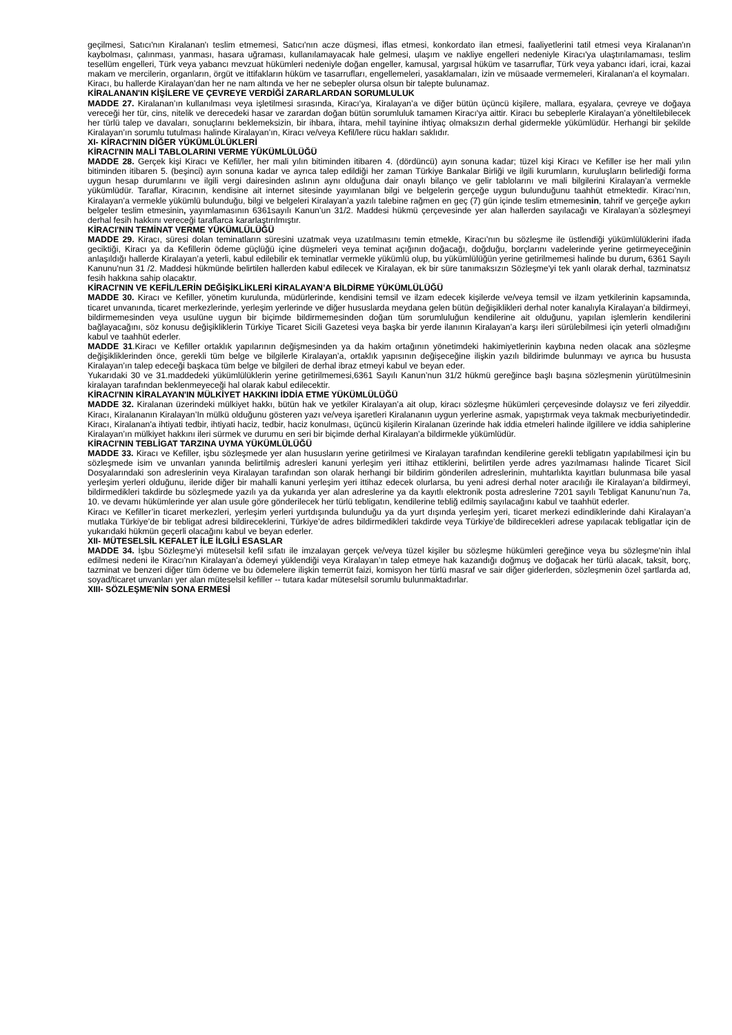geçilmesi, Satıcı'nın Kiralanan'ı teslim etmemesi, Satıcı'nın acze düşmesi, iflas etmesi, konkordato ilan etmesi, faaliyetlerini tatil etmesi veya Kiralanan'ın kaybolması, çalınması, yanması, hasara uğraması, kullanılamayacak hale gelmesi, ulaşım ve nakliye engelleri nedeniyle Kiracı'ya ulaştırılamaması, teslim tesellüm engelleri, Türk veya yabancı mevzuat hükümleri nedeniyle doğan engeller, kamusal, yargısal hüküm ve tasarruflar, Türk veya yabancı idari, icrai, kazai makam ve mercilerin, organların, örgüt ve ittifakların hüküm ve tasarrufları, engellemeleri, yasaklamaları, izin ve müsaade vermemeleri, Kiralanan'a el koymaları.
Kiracı, bu hallerde Kiralayan’dan her ne nam altında ve her ne sebepler olursa olsun bir talepte bulunamaz.
KİRALANAN'IN KİŞİLERE VE ÇEVREYE VERDİĞİ ZARARLARDAN SORUMLULUK
MADDE 27. Kiralanan’ın kullanılması veya işletilmesi sırasında, Kiracı'ya, Kiralayan’a ve diğer bütün üçüncü kişilere, mallara, eşyalara, çevreye ve doğaya vereceği her tür, cins, nitelik ve derecedeki hasar ve zarardan doğan bütün sorumluluk tamamen Kiracı'ya aittir. Kiracı bu sebeplerle Kiralayan’a yöneltilebilecek her türlü talep ve davaları, sonuçlarını beklemeksizin, bir ihbara, ihtara, mehil tayinine ihtiyaç olmaksızın derhal gidermekle yükümlüdür. Herhangi bir şekilde Kiralayan’ın sorumlu tutulması halinde Kiralayan’ın, Kiracı ve/veya Kefil/lere rücu hakları saklıdır.
XI- KİRACI'NIN DİĞER YÜKÜMLÜLÜKLERİ
KİRACI'NIN MALİ TABLOLARINI VERME YÜKÜMLÜLÜĞÜ
MADDE 28. Gerçek kişi Kiracı ve Kefil/ler, her mali yılın bitiminden itibaren 4. (dördüncü) ayın sonuna kadar; tüzel kişi Kiracı ve Kefiller ise her mali yılın bitiminden itibaren 5. (beşinci) ayın sonuna kadar ve ayrıca talep edildiği her zaman Türkiye Bankalar Birliği ve ilgili kurumların, kuruluşların belirlediği forma uygun hesap durumlarını ve ilgili vergi dairesinden aslının aynı olduğuna dair onaylı bilanço ve gelir tablolarını ve mali bilgilerini Kiralayan’a vermekle yükümlüdür. Taraflar, Kiracının, kendisine ait internet sitesinde yayımlanan bilgi ve belgelerin gerçeğe uygun bulunduğunu taahhüt etmektedir. Kiracı’nın, Kiralayan’a vermekle yükümlü bulunduğu, bilgi ve belgeleri Kiralayan’a yazılı talebine rağmen en geç (7) gün içinde teslim etmemesinin, tahrif ve gerçeğe aykırı belgeler teslim etmesinin, yayımlamasının 6361sayılı Kanun’un 31/2. Maddesi hükmü çerçevesinde yer alan hallerden sayılacağı ve Kiralayan’a sözleşmeyi derhal fesih hakkını vereceği taraflarca kararlaştırılmıştır.
KİRACI'NIN TEMİNAT VERME YÜKÜMLÜLÜĞÜ
MADDE 29. Kiracı, süresi dolan teminatların süresini uzatmak veya uzatılmasını temin etmekle, Kiracı’nın bu sözleşme ile üstlendiği yükümlülüklerini ifada geciktiği, Kiracı ya da Kefillerin ödeme güçlüğü içine düşmeleri veya teminat açığının doğacağı, doğduğu, borçlarını vadelerinde yerine getirmeyeceğinin anlaşıldığı hallerde Kiralayan’a yeterli, kabul edilebilir ek teminatlar vermekle yükümlü olup, bu yükümlülüğün yerine getirilmemesi halinde bu durum, 6361 Sayılı Kanunu'nun 31 /2. Maddesi hükmünde belirtilen hallerden kabul edilecek ve Kiralayan, ek bir süre tanımaksızın Sözleşme'yi tek yanlı olarak derhal, tazminatsız fesih hakkına sahip olacaktır.
KİRACI'NIN VE KEFİL/LERİN DEĞİŞİKLİKLERİ KİRALAYAN’A BİLDİRME YÜKÜMLÜLÜĞÜ
MADDE 30. Kiracı ve Kefiller, yönetim kurulunda, müdürlerinde, kendisini temsil ve ilzam edecek kişilerde ve/veya temsil ve ilzam yetkilerinin kapsamında, ticaret unvanında, ticaret merkezlerinde, yerleşim yerlerinde ve diğer hususlarda meydana gelen bütün değişiklikleri derhal noter kanalıyla Kiralayan’a bildirmeyi, bildirmemesinden veya usulüne uygun bir biçimde bildirmemesinden doğan tüm sorumluluğun kendilerine ait olduğunu, yapılan işlemlerin kendilerini bağlayacağını, söz konusu değişikliklerin Türkiye Ticaret Sicili Gazetesi veya başka bir yerde ilanının Kiralayan’a karşı ileri sürülebilmesi için yeterli olmadığını kabul ve taahhüt ederler.
MADDE 31.Kiracı ve Kefiller ortaklık yapılarının değişmesinden ya da hakim ortağının yönetimdeki hakimiyetlerinin kaybına neden olacak ana sözleşme değişikliklerinden önce, gerekli tüm belge ve bilgilerle Kiralayan’a, ortaklık yapısının değişeceğine ilişkin yazılı bildirimde bulunmayı ve ayrıca bu hususta Kiralayan’ın talep edeceği başkaca tüm belge ve bilgileri de derhal ibraz etmeyi kabul ve beyan eder.
Yukarıdaki 30 ve 31.maddedeki yükümlülüklerin yerine getirilmemesi,6361 Sayılı Kanun’nun 31/2 hükmü gereğince başlı başına sözleşmenin yürütülmesinin kiralayan tarafından beklenmeyeceği hal olarak kabul edilecektir.
KİRACI'NIN KİRALAYAN'IN MÜLKİYET HAKKINI İDDİA ETME YÜKÜMLÜLÜĞÜ
MADDE 32. Kiralanan üzerindeki mülkiyet hakkı, bütün hak ve yetkiler Kiralayan’a ait olup, kiracı sözleşme hükümleri çerçevesinde dolaysız ve feri zilyeddir. Kiracı, Kiralananın Kiralayan’In mülkü olduğunu gösteren yazı ve/veya işaretleri Kiralananın uygun yerlerine asmak, yapıştırmak veya takmak mecburiyetindedir. Kiracı, Kiralanan'a ihtiyati tedbir, ihtiyati haciz, tedbir, haciz konulması, üçüncü kişilerin Kiralanan üzerinde hak iddia etmeleri halinde ilgililere ve iddia sahiplerine Kiralayan’ın mülkiyet hakkını ileri sürmek ve durumu en seri bir biçimde derhal Kiralayan’a bildirmekle yükümlüdür.
KİRACI'NIN TEBLİGAT TARZINA UYMA YÜKÜMLÜLÜĞÜ
MADDE 33. Kiracı ve Kefiller, işbu sözleşmede yer alan hususların yerine getirilmesi ve Kiralayan tarafından kendilerine gerekli tebligatın yapılabilmesi için bu sözleşmede isim ve unvanları yanında belirtilmiş adresleri kanuni yerleşim yeri ittihaz ettiklerini, belirtilen yerde adres yazılmaması halinde Ticaret Sicil Dosyalarındaki son adreslerinin veya Kiralayan tarafından son olarak herhangi bir bildirim gönderilen adreslerinin, muhtarlıkta kayıtları bulunmasa bile yasal yerleşim yerleri olduğunu, ileride diğer bir mahalli kanuni yerleşim yeri ittihaz edecek olurlarsa, bu yeni adresi derhal noter aracılığı ile Kiralayan’a bildirmeyi, bildirmedikleri takdirde bu sözleşmede yazılı ya da yukarıda yer alan adreslerine ya da kayıtlı elektronik posta adreslerine 7201 sayılı Tebligat Kanunu’nun 7a, 10. ve devamı hükümlerinde yer alan usule göre gönderilecek her türlü tebligatın, kendilerine tebliğ edilmiş sayılacağını kabul ve taahhüt ederler.
Kiracı ve Kefiller’in ticaret merkezleri, yerleşim yerleri yurtdışında bulunduğu ya da yurt dışında yerleşim yeri, ticaret merkezi edindiklerinde dahi Kiralayan’a mutlaka Türkiye’de bir tebligat adresi bildireceklerini, Türkiye’de adres bildirmedikleri takdirde veya Türkiye’de bildirecekleri adrese yapılacak tebligatlar için de yukarıdaki hükmün geçerli olacağını kabul ve beyan ederler.
XII- MÜTESELSİL KEFALET İLE İLGİLİ ESASLAR
MADDE 34. İşbu Sözleşme'yi müteselsil kefil sıfatı ile imzalayan gerçek ve/veya tüzel kişiler bu sözleşme hükümleri gereğince veya bu sözleşme'nin ihlal edilmesi nedeni ile Kiracı'nın Kiralayan’a ödemeyi yüklendiği veya Kiralayan’ın talep etmeye hak kazandığı doğmuş ve doğacak her türlü alacak, taksit, borç, tazminat ve benzeri diğer tüm ödeme ve bu ödemelere ilişkin temerrüt faizi, komisyon her türlü masraf ve sair diğer giderlerden, sözleşmenin özel şartlarda ad, soyad/ticaret unvanları yer alan müteselsil kefiller -- tutara kadar müteselsil sorumlu bulunmaktadırlar.
XIII- SÖZLEŞME'NİN SONA ERMESİ